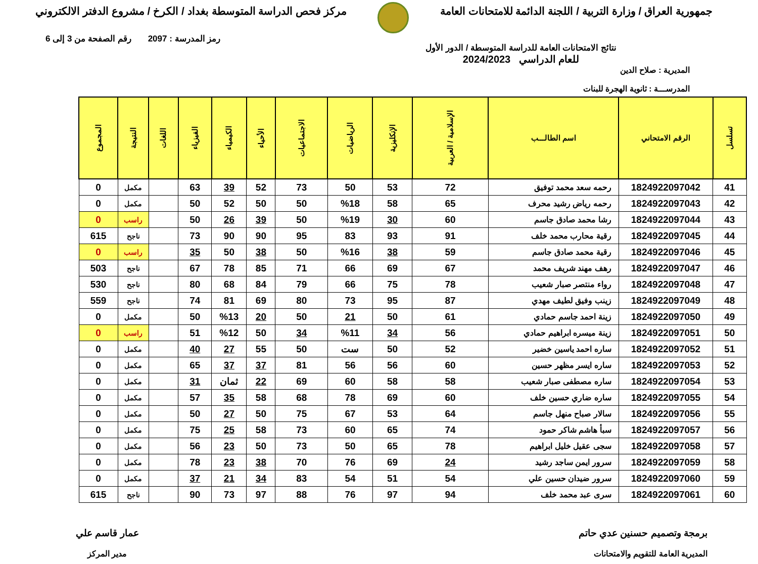جمهورية العراق / وزارة التربية / اللجنة الدائمة للامتحانات العامة
مركز فحص الدراسة المتوسطة بغداد / الكرخ / مشروع الدفتر الالكتروني
نتائج الامتحانات العامة للدراسة المتوسطة / الدور الأول
للعام الدراسي 2024/2023
رمز المدرسة : 2097 رقم الصفحة من 3 إلى 6
المديرية : صلاح الدين
المدرســـة : ثانوية الهجرة للبنات
| تسلسل | الرقم الامتحاني | اسم الطالـــب | الإسلامية / العربية | الإنكليزية | الرياضيات | الاجتماعيات | الأحياء | الكيمياء | الفيزياء | اللغات | النتيجة | المجموع |
| --- | --- | --- | --- | --- | --- | --- | --- | --- | --- | --- | --- | --- |
| 41 | 1824922097042 | رحمه سعد محمد توفيق | 72 | 53 | 50 | 73 | 52 | 39 | 63 | | مكمل | 0 |
| 42 | 1824922097043 | رحمه رياض رشيد محرف | 65 | 58 | %18 | 50 | 50 | 52 | 50 | | مكمل | 0 |
| 43 | 1824922097044 | رشا محمد صادق جاسم | 60 | 30 | %19 | 50 | 39 | 26 | 50 | | راسب | 0 |
| 44 | 1824922097045 | رقية محارب محمد خلف | 91 | 93 | 83 | 95 | 90 | 90 | 73 | | ناجح | 615 |
| 45 | 1824922097046 | رقية محمد صادق جاسم | 59 | 38 | %16 | 50 | 38 | 50 | 35 | | راسب | 0 |
| 46 | 1824922097047 | رهف مهند شريف محمد | 67 | 69 | 66 | 71 | 85 | 78 | 67 | | ناجح | 503 |
| 47 | 1824922097048 | رواء منتصر صبار شعيب | 78 | 75 | 66 | 79 | 84 | 68 | 80 | | ناجح | 530 |
| 48 | 1824922097049 | زينب وفيق لطيف مهدي | 87 | 95 | 73 | 80 | 69 | 81 | 74 | | ناجح | 559 |
| 49 | 1824922097050 | زينة احمد جاسم حمادي | 61 | 50 | 21 | 50 | 20 | %13 | 50 | | مكمل | 0 |
| 50 | 1824922097051 | زينة ميسره ابراهيم حمادي | 56 | 34 | %11 | 34 | 50 | %12 | 51 | | راسب | 0 |
| 51 | 1824922097052 | ساره احمد ياسين خضير | 52 | 50 | ست | 50 | 55 | 27 | 40 | | مكمل | 0 |
| 52 | 1824922097053 | ساره ايسر مظهر حسين | 60 | 56 | 56 | 81 | 37 | 37 | 65 | | مكمل | 0 |
| 53 | 1824922097054 | ساره مصطفى صبار شعيب | 58 | 58 | 60 | 69 | 22 | ثمان | 31 | | مكمل | 0 |
| 54 | 1824922097055 | ساره ضاري حسين خلف | 60 | 69 | 78 | 68 | 58 | 35 | 57 | | مكمل | 0 |
| 55 | 1824922097056 | سالار صباح منهل جاسم | 64 | 53 | 67 | 75 | 50 | 27 | 50 | | مكمل | 0 |
| 56 | 1824922097057 | سبأ هاشم شاكر حمود | 74 | 65 | 60 | 73 | 58 | 25 | 75 | | مكمل | 0 |
| 57 | 1824922097058 | سجى عقيل خليل ابراهيم | 78 | 65 | 50 | 73 | 50 | 23 | 56 | | مكمل | 0 |
| 58 | 1824922097059 | سرور ايمن ساجد رشيد | 24 | 69 | 76 | 70 | 38 | 23 | 78 | | مكمل | 0 |
| 59 | 1824922097060 | سرور ضيدان حسين علي | 54 | 51 | 54 | 83 | 34 | 21 | 37 | | مكمل | 0 |
| 60 | 1824922097061 | سرى عبد محمد خلف | 94 | 97 | 76 | 88 | 97 | 73 | 90 | | ناجح | 615 |
برمجة وتصميم حسنين عدي حاتم
المديرية العامة للتقويم والامتحانات
عمار قاسم علي
مدير المركز